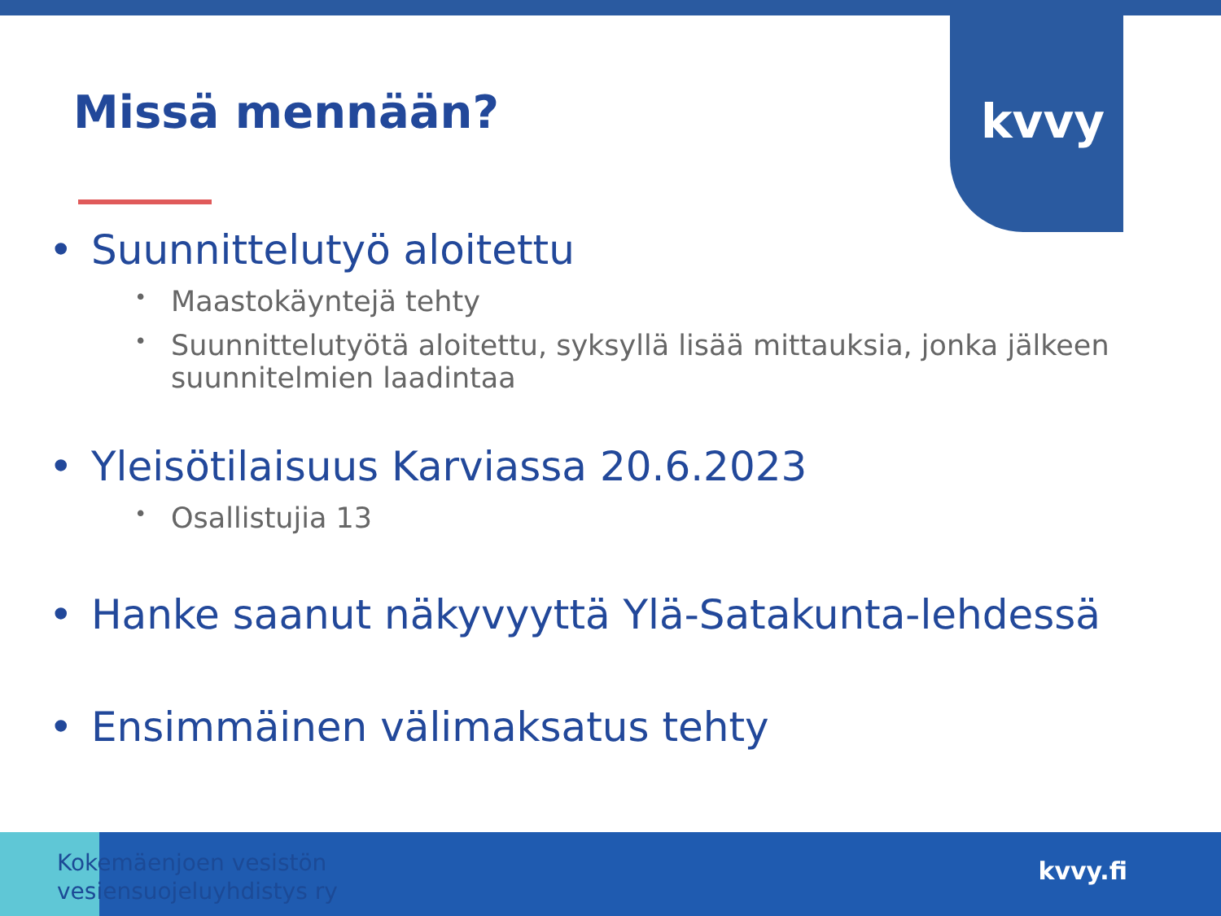kvvy
Missä mennään?
• Suunnittelutyö aloitettu
• Maastokäyntejä tehty
• Suunnittelutyötä aloitettu, syksyllä lisää mittauksia, jonka jälkeen suunnitelmien laadintaa
• Yleisötilaisuus Karviassa 20.6.2023
• Osallistujia 13
• Hanke saanut näkyvyyttä Ylä-Satakunta-lehdessä
• Ensimmäinen välimaksatus tehty
Kokemäenjoen vesistön
vesiensuojeluyhdistys ry
kvvy.fi